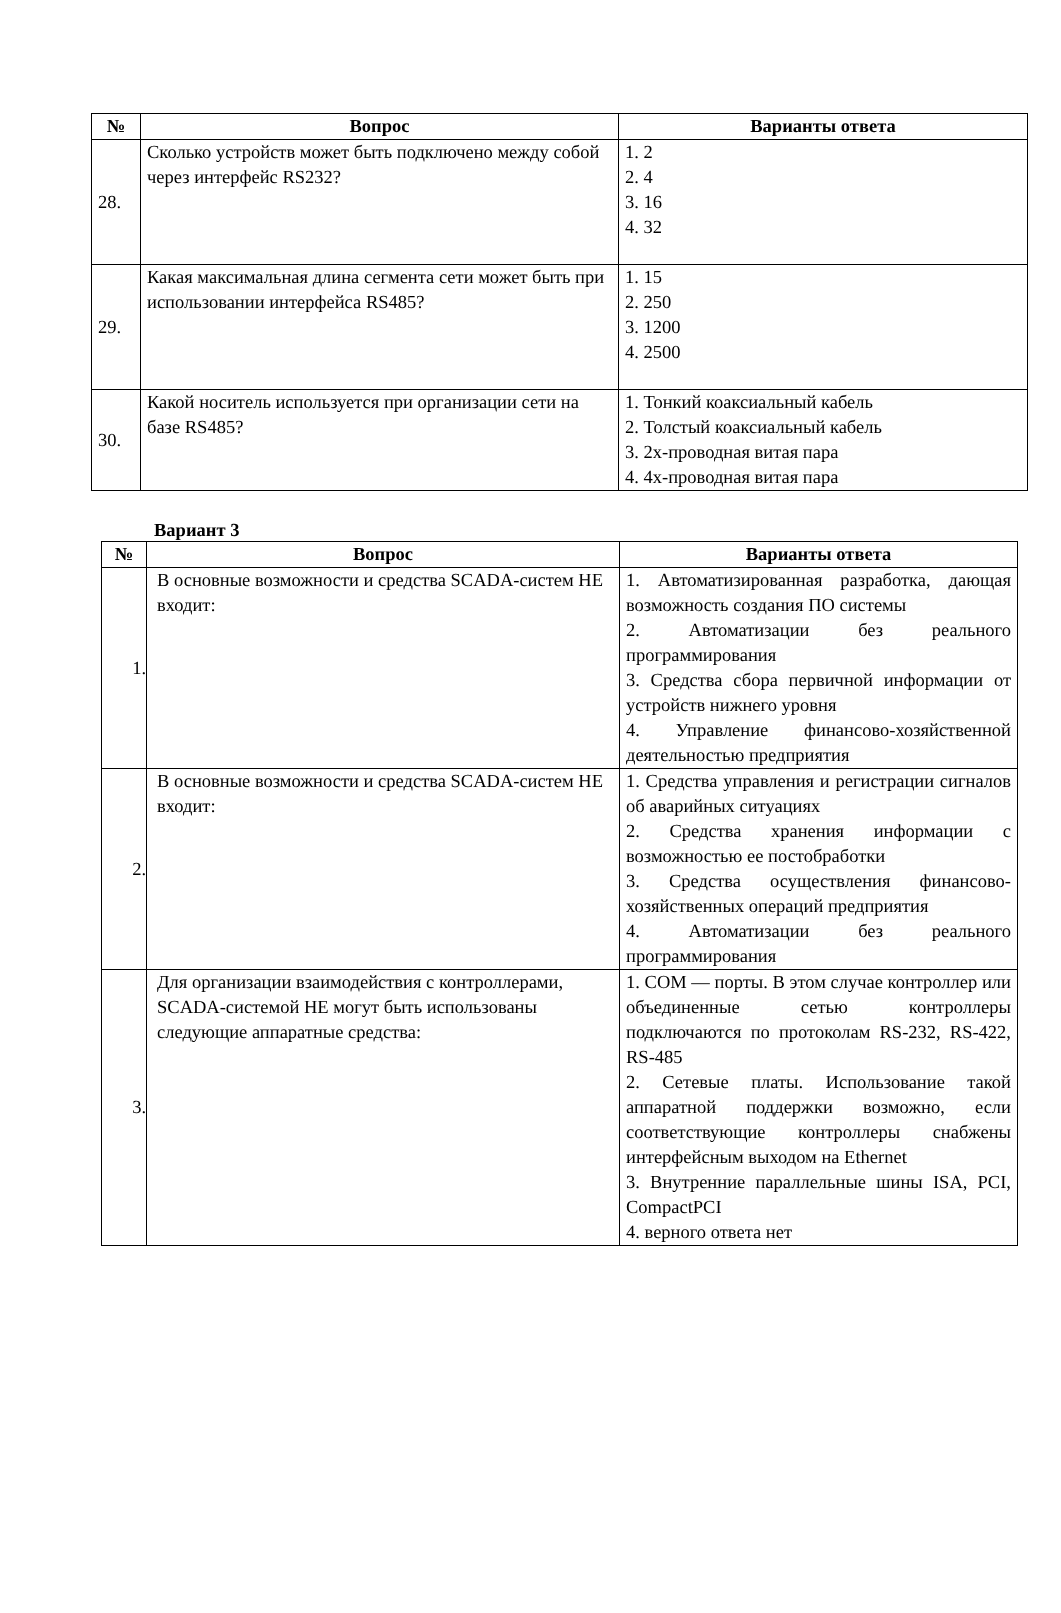| № | Вопрос | Варианты ответа |
| --- | --- | --- |
| 28. | Сколько устройств может быть подключено между собой через интерфейс RS232? | 1. 2 2. 4 3. 16 4. 32 |
| 29. | Какая максимальная длина сегмента сети может быть при использовании интерфейса RS485? | 1. 15 2. 250 3. 1200 4. 2500 |
| 30. | Какой носитель используется при организации сети на базе RS485? | 1. Тонкий коаксиальный кабель 2. Толстый коаксиальный кабель 3. 2х-проводная витая пара 4. 4х-проводная витая пара |
Вариант 3
| № | Вопрос | Варианты ответа |
| --- | --- | --- |
| 1. | В основные возможности и средства SCADA-систем НЕ входит: | 1. Автоматизированная разработка, дающая возможность создания ПО системы 2. Автоматизации без реального программирования 3. Средства сбора первичной информации от устройств нижнего уровня 4. Управление финансово-хозяйственной деятельностью предприятия |
| 2. | В основные возможности и средства SCADA-систем НЕ входит: | 1. Средства управления и регистрации сигналов об аварийных ситуациях 2. Средства хранения информации с возможностью ее постобработки 3. Средства осуществления финансово-хозяйственных операций предприятия 4. Автоматизации без реального программирования |
| 3. | Для организации взаимодействия с контроллерами, SCADA-системой НЕ могут быть использованы следующие аппаратные средства: | 1. COM — порты. В этом случае контроллер или объединенные сетью контроллеры подключаются по протоколам RS-232, RS-422, RS-485 2. Сетевые платы. Использование такой аппаратной поддержки возможно, если соответствующие контроллеры снабжены интерфейсным выходом на Ethernet 3. Внутренние параллельные шины ISA, PCI, CompactPCI 4. верного ответа нет |